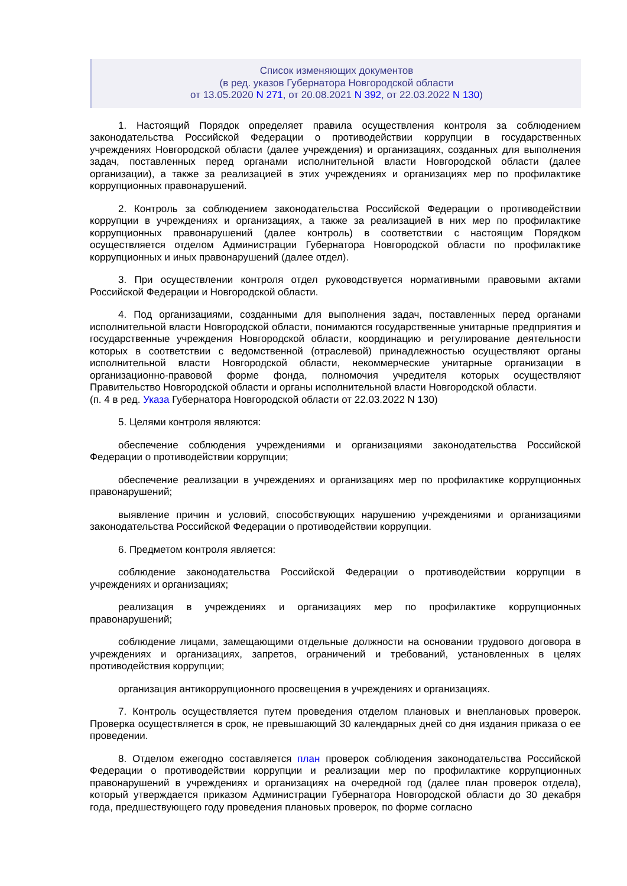Список изменяющих документов
(в ред. указов Губернатора Новгородской области
от 13.05.2020 N 271, от 20.08.2021 N 392, от 22.03.2022 N 130)
1. Настоящий Порядок определяет правила осуществления контроля за соблюдением законодательства Российской Федерации о противодействии коррупции в государственных учреждениях Новгородской области (далее учреждения) и организациях, созданных для выполнения задач, поставленных перед органами исполнительной власти Новгородской области (далее организации), а также за реализацией в этих учреждениях и организациях мер по профилактике коррупционных правонарушений.
2. Контроль за соблюдением законодательства Российской Федерации о противодействии коррупции в учреждениях и организациях, а также за реализацией в них мер по профилактике коррупционных правонарушений (далее контроль) в соответствии с настоящим Порядком осуществляется отделом Администрации Губернатора Новгородской области по профилактике коррупционных и иных правонарушений (далее отдел).
3. При осуществлении контроля отдел руководствуется нормативными правовыми актами Российской Федерации и Новгородской области.
4. Под организациями, созданными для выполнения задач, поставленных перед органами исполнительной власти Новгородской области, понимаются государственные унитарные предприятия и государственные учреждения Новгородской области, координацию и регулирование деятельности которых в соответствии с ведомственной (отраслевой) принадлежностью осуществляют органы исполнительной власти Новгородской области, некоммерческие унитарные организации в организационно-правовой форме фонда, полномочия учредителя которых осуществляют Правительство Новгородской области и органы исполнительной власти Новгородской области.
(п. 4 в ред. Указа Губернатора Новгородской области от 22.03.2022 N 130)
5. Целями контроля являются:
обеспечение соблюдения учреждениями и организациями законодательства Российской Федерации о противодействии коррупции;
обеспечение реализации в учреждениях и организациях мер по профилактике коррупционных правонарушений;
выявление причин и условий, способствующих нарушению учреждениями и организациями законодательства Российской Федерации о противодействии коррупции.
6. Предметом контроля является:
соблюдение законодательства Российской Федерации о противодействии коррупции в учреждениях и организациях;
реализация в учреждениях и организациях мер по профилактике коррупционных правонарушений;
соблюдение лицами, замещающими отдельные должности на основании трудового договора в учреждениях и организациях, запретов, ограничений и требований, установленных в целях противодействия коррупции;
организация антикоррупционного просвещения в учреждениях и организациях.
7. Контроль осуществляется путем проведения отделом плановых и внеплановых проверок. Проверка осуществляется в срок, не превышающий 30 календарных дней со дня издания приказа о ее проведении.
8. Отделом ежегодно составляется план проверок соблюдения законодательства Российской Федерации о противодействии коррупции и реализации мер по профилактике коррупционных правонарушений в учреждениях и организациях на очередной год (далее план проверок отдела), который утверждается приказом Администрации Губернатора Новгородской области до 30 декабря года, предшествующего году проведения плановых проверок, по форме согласно